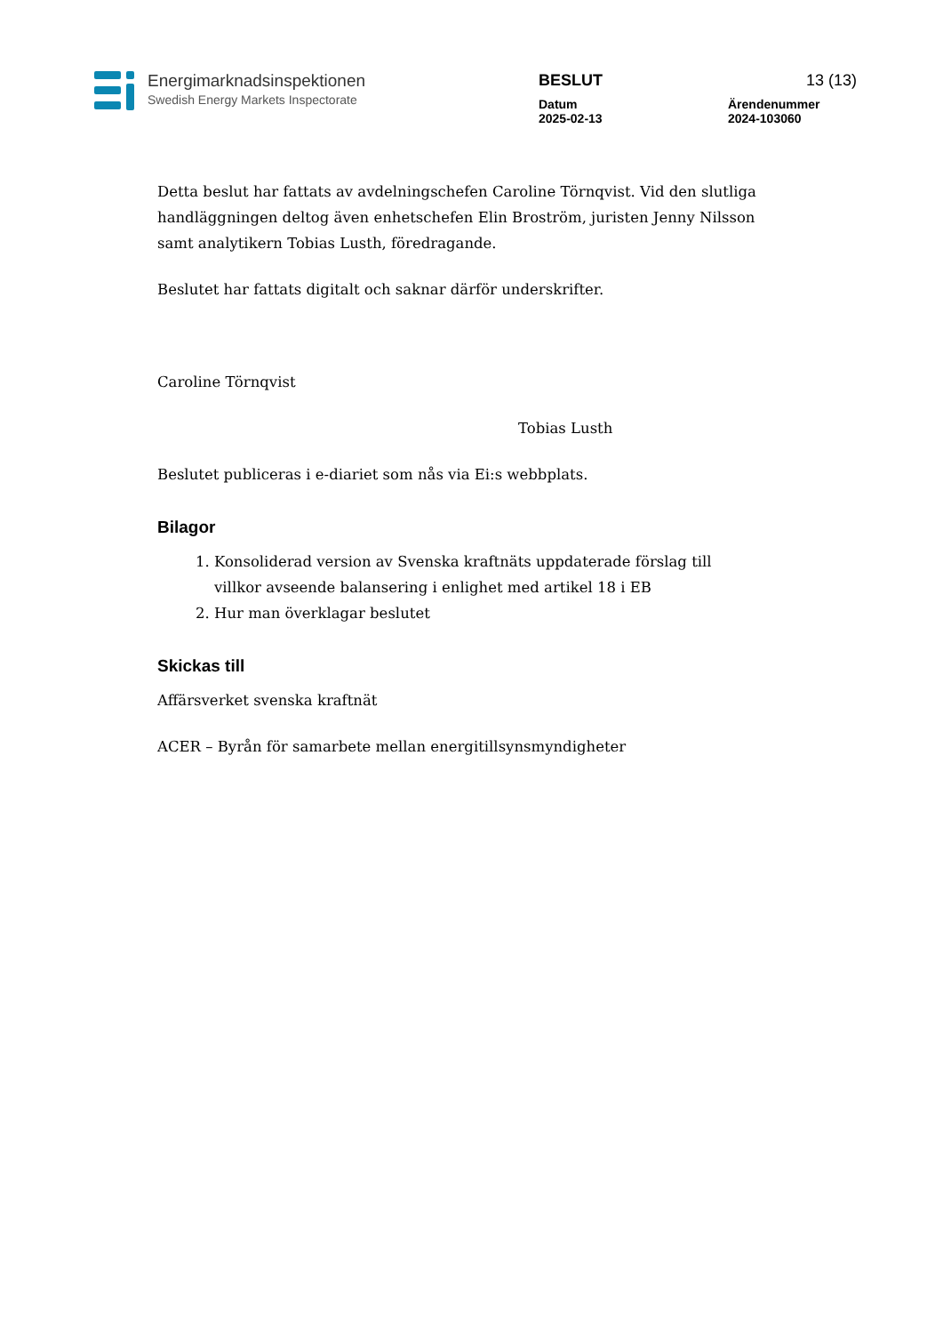Energimarknadsinspektionen
Swedish Energy Markets Inspectorate
BESLUT 13 (13)
Datum
2025-02-13 Ärendenummer
2024-103060
Detta beslut har fattats av avdelningschefen Caroline Törnqvist. Vid den slutliga handläggningen deltog även enhetschefen Elin Broström, juristen Jenny Nilsson samt analytikern Tobias Lusth, föredragande.
Beslutet har fattats digitalt och saknar därför underskrifter.
Caroline Törnqvist
Tobias Lusth
Beslutet publiceras i e-diariet som nås via Ei:s webbplats.
Bilagor
1. Konsoliderad version av Svenska kraftnäts uppdaterade förslag till villkor avseende balansering i enlighet med artikel 18 i EB
2. Hur man överklagar beslutet
Skickas till
Affärsverket svenska kraftnät
ACER – Byrån för samarbete mellan energitillsynsmyndigheter